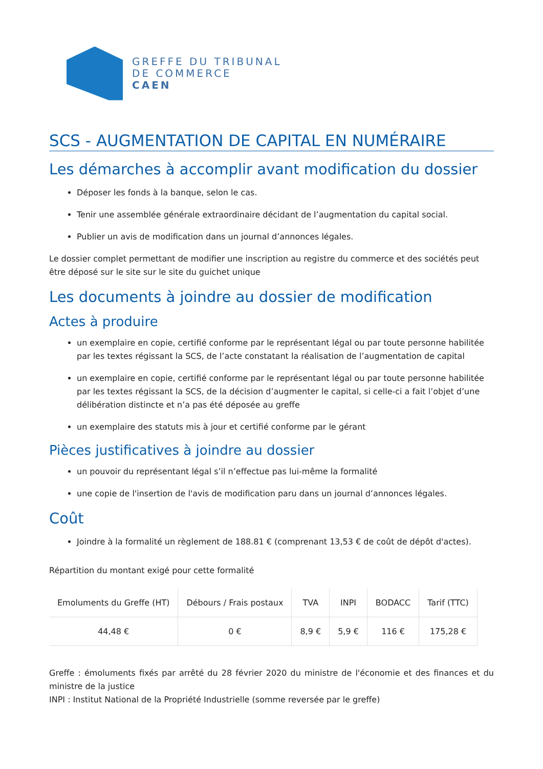GREFFE DU TRIBUNAL
DE COMMERCE
CAEN
SCS - AUGMENTATION DE CAPITAL EN NUMÉRAIRE
Les démarches à accomplir avant modification du dossier
Déposer les fonds à la banque, selon le cas.
Tenir une assemblée générale extraordinaire décidant de l’augmentation du capital social.
Publier un avis de modification dans un journal d’annonces légales.
Le dossier complet permettant de modifier une inscription au registre du commerce et des sociétés peut être déposé sur le site sur le site du guichet unique
Les documents à joindre au dossier de modification
Actes à produire
un exemplaire en copie, certifié conforme par le représentant légal ou par toute personne habilitée par les textes régissant la SCS, de l’acte constatant la réalisation de l’augmentation de capital
un exemplaire en copie, certifié conforme par le représentant légal ou par toute personne habilitée par les textes régissant la SCS, de la décision d’augmenter le capital, si celle-ci a fait l’objet d’une délibération distincte et n’a pas été déposée au greffe
un exemplaire des statuts mis à jour et certifié conforme par le gérant
Pièces justificatives à joindre au dossier
un pouvoir du représentant légal s’il n’effectue pas lui-même la formalité
une copie de l'insertion de l'avis de modification paru dans un journal d’annonces légales.
Coût
Joindre à la formalité un règlement de 188.81 € (comprenant 13,53 € de coût de dépôt d'actes).
Répartition du montant exigé pour cette formalité
| Emoluments du Greffe (HT) | Débours / Frais postaux | TVA | INPI | BODACC | Tarif (TTC) |
| --- | --- | --- | --- | --- | --- |
| 44,48 € | 0 € | 8,9 € | 5,9 € | 116 € | 175,28 € |
Greffe : émoluments fixés par arrêté du 28 février 2020 du ministre de l'économie et des finances et du ministre de la justice
INPI : Institut National de la Propriété Industrielle (somme reversée par le greffe)